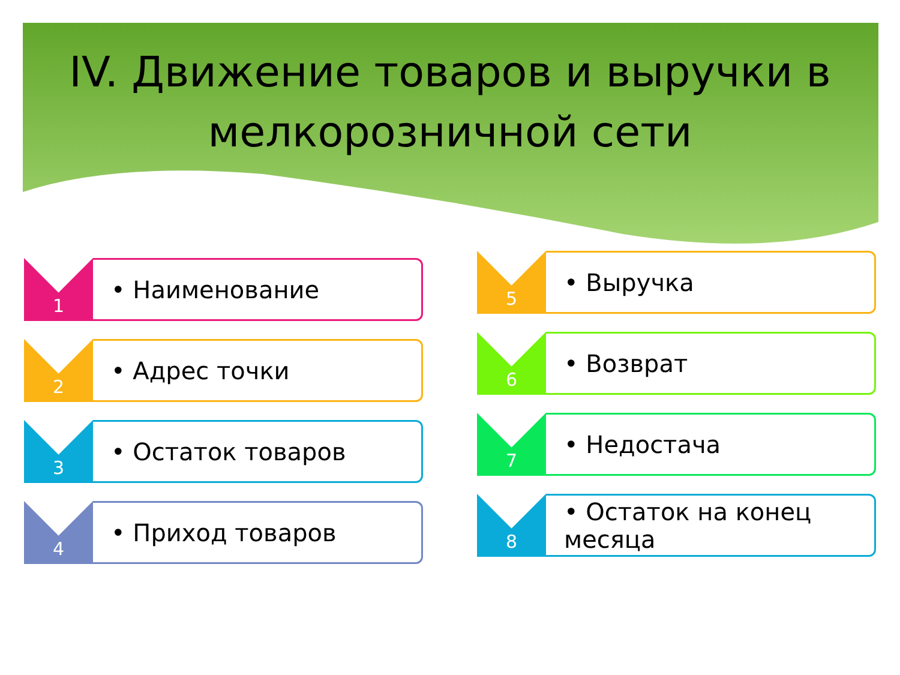IV. Движение товаров и выручки в мелкорозничной сети
1
• Наименование
2
• Адрес точки
3
• Остаток товаров
4
• Приход товаров
5
• Выручка
6
• Возврат
7
• Недостача
8
• Остаток на конец месяца